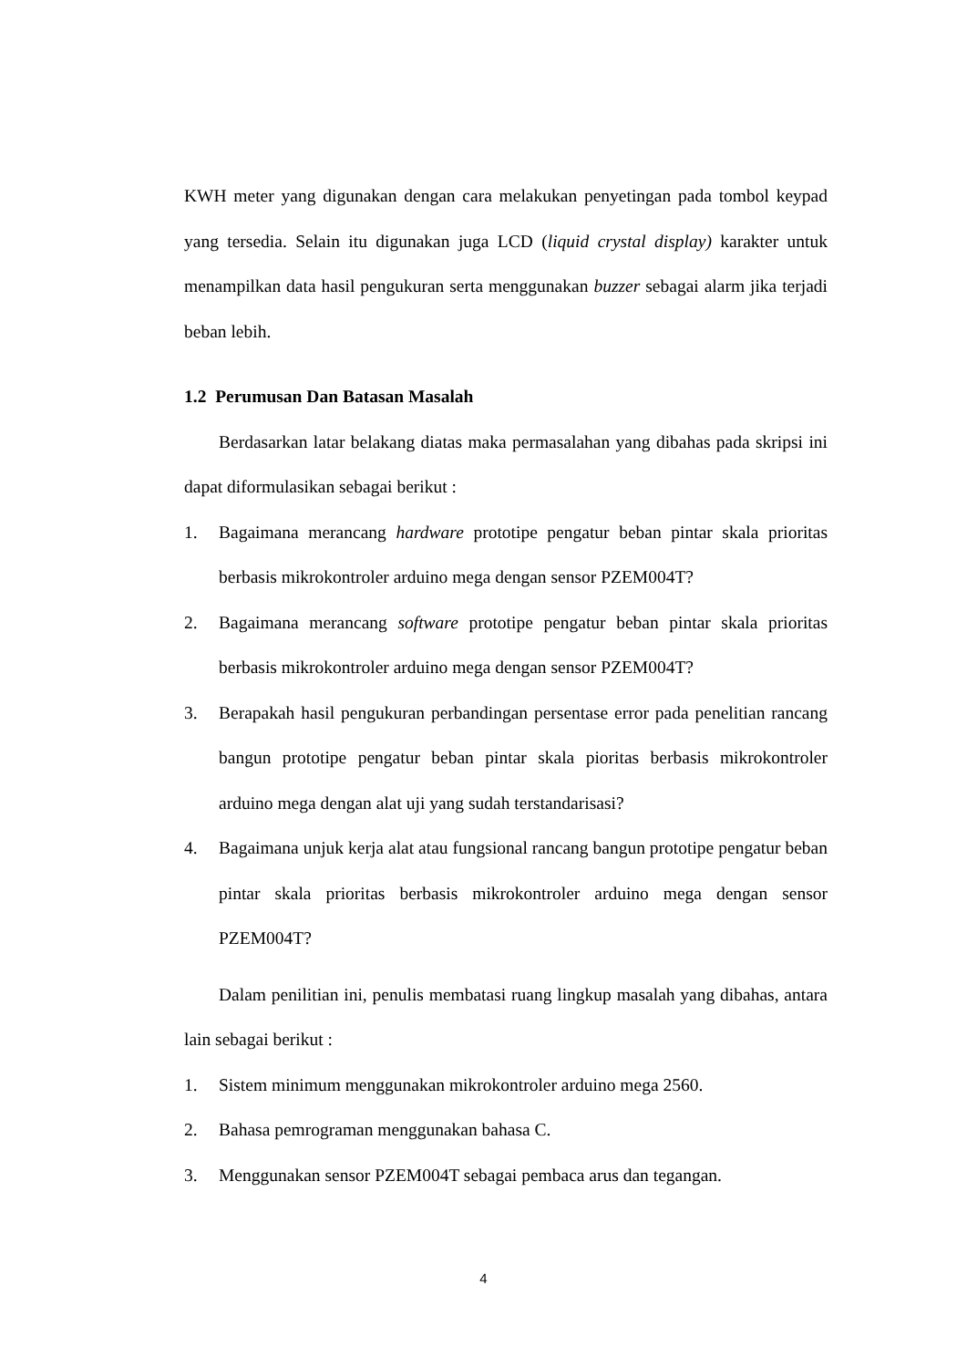KWH meter yang digunakan dengan cara melakukan penyetingan pada tombol keypad yang tersedia. Selain itu digunakan juga LCD (liquid crystal display) karakter untuk menampilkan data hasil pengukuran serta menggunakan buzzer sebagai alarm jika terjadi beban lebih.
1.2 Perumusan Dan Batasan Masalah
Berdasarkan latar belakang diatas maka permasalahan yang dibahas pada skripsi ini dapat diformulasikan sebagai berikut :
1. Bagaimana merancang hardware prototipe pengatur beban pintar skala prioritas berbasis mikrokontroler arduino mega dengan sensor PZEM004T?
2. Bagaimana merancang software prototipe pengatur beban pintar skala prioritas berbasis mikrokontroler arduino mega dengan sensor PZEM004T?
3. Berapakah hasil pengukuran perbandingan persentase error pada penelitian rancang bangun prototipe pengatur beban pintar skala pioritas berbasis mikrokontroler arduino mega dengan alat uji yang sudah terstandarisasi?
4. Bagaimana unjuk kerja alat atau fungsional rancang bangun prototipe pengatur beban pintar skala prioritas berbasis mikrokontroler arduino mega dengan sensor PZEM004T?
Dalam penilitian ini, penulis membatasi ruang lingkup masalah yang dibahas, antara lain sebagai berikut :
1. Sistem minimum menggunakan mikrokontroler arduino mega 2560.
2. Bahasa pemrograman menggunakan bahasa C.
3. Menggunakan sensor PZEM004T sebagai pembaca arus dan tegangan.
4